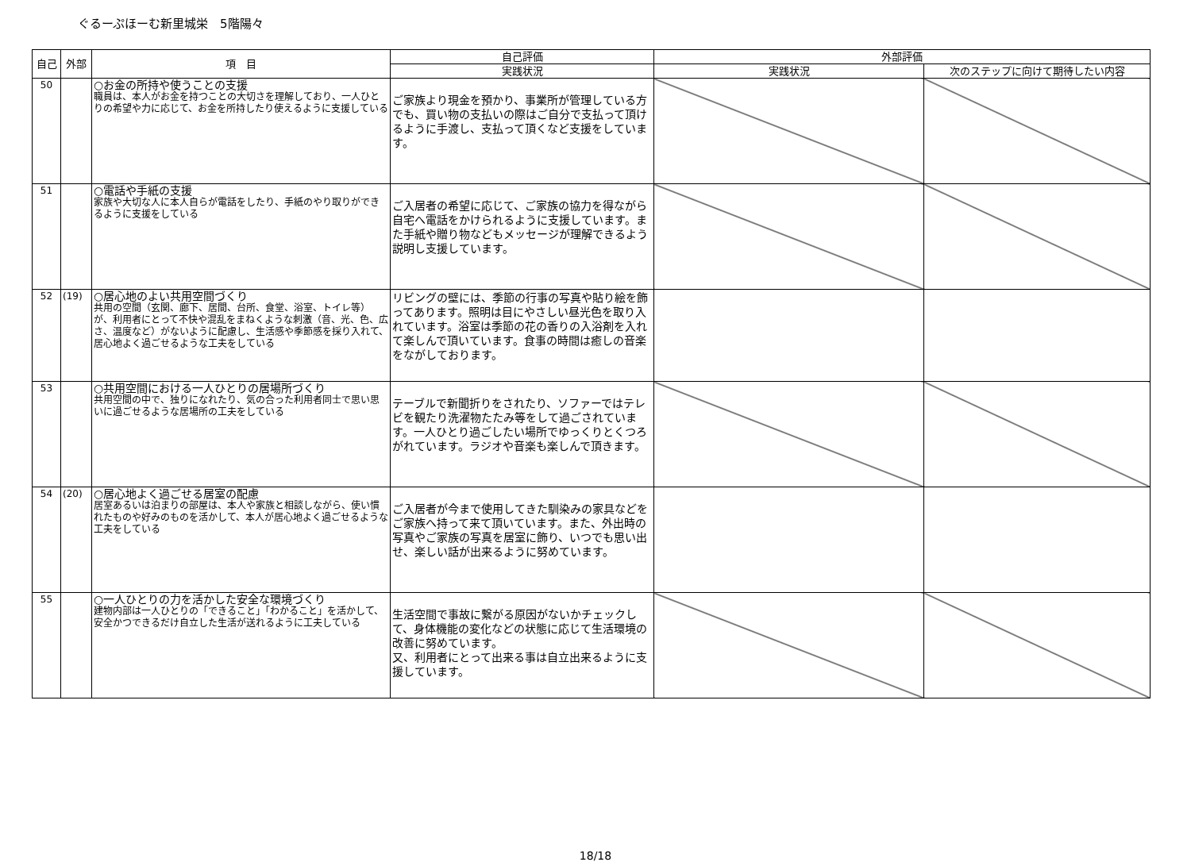ぐるーぷほーむ新里城栄　5階陽々
| 自己 | 外部 | 項 目 | 自己評価 | 外部評価 | |
| --- | --- | --- | --- | --- | --- |
| | | | 実践状況 | 実践状況 | 次のステップに向けて期待したい内容 |
| 50 | | ○お金の所持や使うことの支援 職員は、本人がお金を持つことの大切さを理解しており、一人ひとりの希望や力に応じて、お金を所持したり使えるように支援している | ご家族より現金を預かり、事業所が管理している方でも、買い物の支払いの際はご自分で支払って頂けるように手渡し、支払って頂くなど支援をしています。 | | |
| 51 | | ○電話や手紙の支援 家族や大切な人に本人自らが電話をしたり、手紙のやり取りができるように支援をしている | ご入居者の希望に応じて、ご家族の協力を得ながら自宅へ電話をかけられるように支援しています。また手紙や贈り物などもメッセージが理解できるよう説明し支援しています。 | | |
| 52 | (19) | ○居心地のよい共用空間づくり 共用の空間（玄関、廊下、居間、台所、食堂、浴室、トイレ等）が、利用者にとって不快や混乱をまねくような刺激（音、光、色、広さ、温度など）がないように配慮し、生活感や季節感を採り入れて、居心地よく過ごせるような工夫をしている | リビングの壁には、季節の行事の写真や貼り絵を飾ってあります。照明は目にやさしい昼光色を取り入れています。浴室は季節の花の香りの入浴剤を入れて楽しんで頂いています。食事の時間は癒しの音楽をながしております。 | | |
| 53 | | ○共用空間における一人ひとりの居場所づくり 共用空間の中で、独りになれたり、気の合った利用者同士で思い思いに過ごせるような居場所の工夫をしている | テーブルで新聞折りをされたり、ソファーではテレビを観たり洗濯物たたみ等をして過ごされています。一人ひとり過ごしたい場所でゆっくりとくつろがれています。ラジオや音楽も楽しんで頂きます。 | | |
| 54 | (20) | ○居心地よく過ごせる居室の配慮 居室あるいは泊まりの部屋は、本人や家族と相談しながら、使い慣れたものや好みのものを活かして、本人が居心地よく過ごせるような工夫をしている | ご入居者が今まで使用してきた馴染みの家具などをご家族へ持って来て頂いています。また、外出時の写真やご家族の写真を居室に飾り、いつでも思い出せ、楽しい話が出来るように努めています。 | | |
| 55 | | ○一人ひとりの力を活かした安全な環境づくり 建物内部は一人ひとりの「できること」「わかること」を活かして、安全かつできるだけ自立した生活が送れるように工夫している | 生活空間で事故に繋がる原因がないかチェックして、身体機能の変化などの状態に応じて生活環境の改善に努めています。 又、利用者にとって出来る事は自立出来るように支援しています。 | | |
18/18